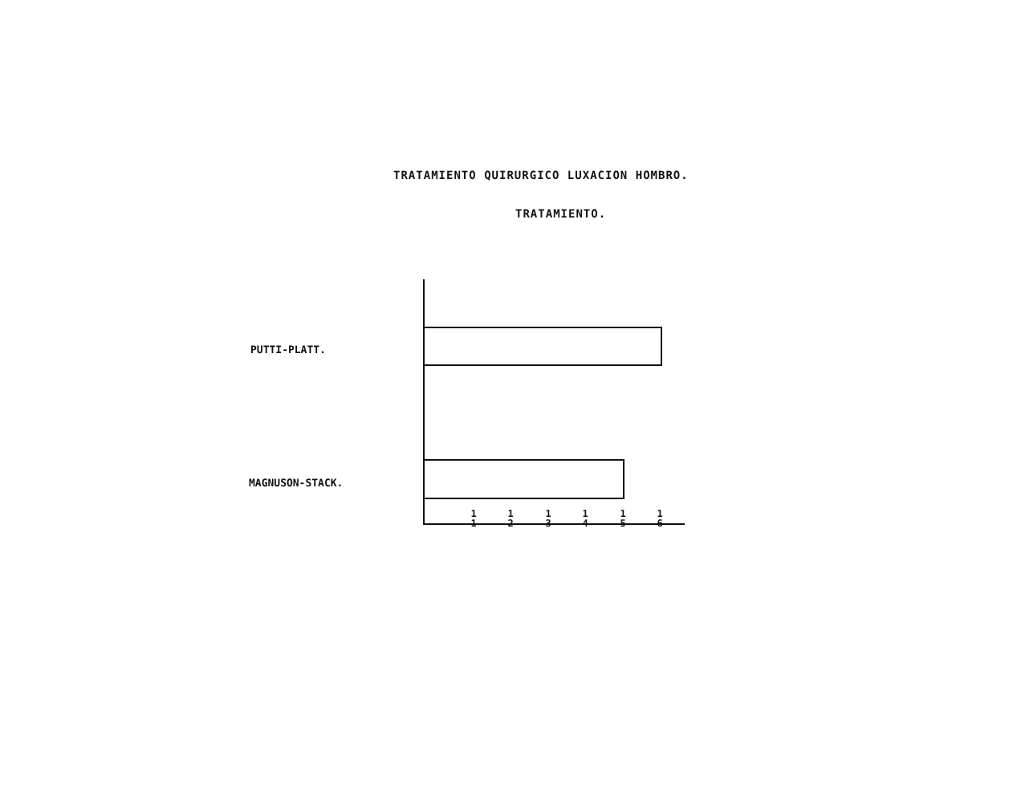TRATAMIENTO QUIRURGICO LUXACION HOMBRO.
TRATAMIENTO.
PUTTI-PLATT.
MAGNUSON-STACK.
1
1
1
2
1
3
1
4
1
5
1
6